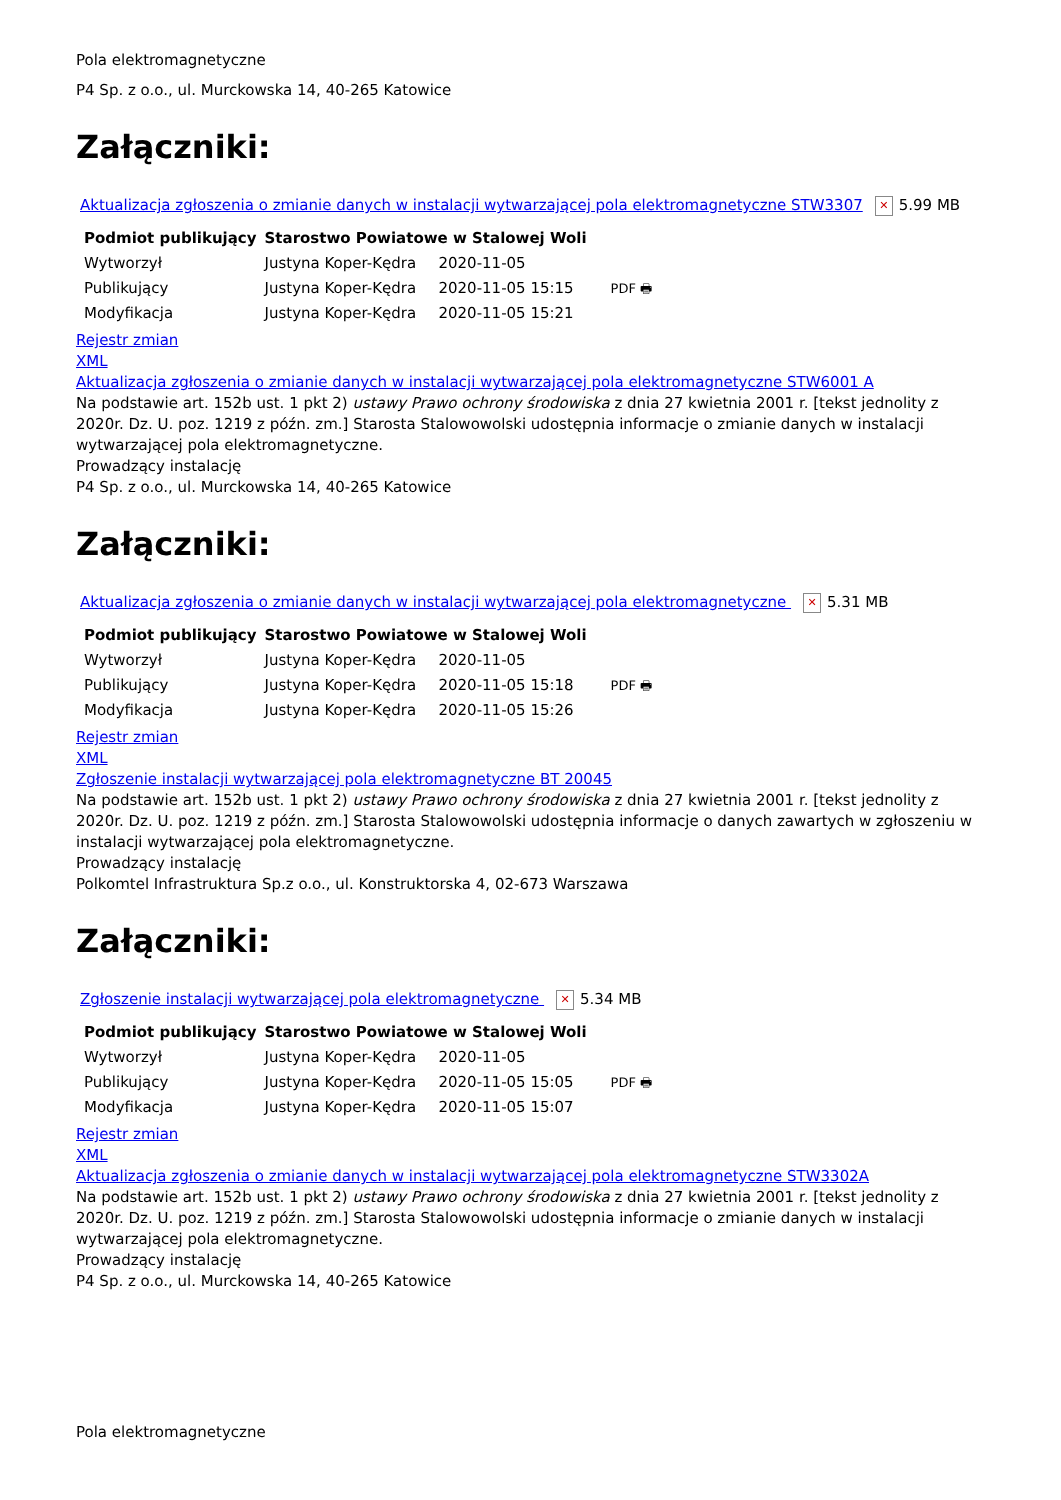Pola elektromagnetyczne
P4 Sp. z o.o., ul. Murckowska 14, 40-265 Katowice
Załączniki:
Aktualizacja zgłoszenia o zmianie danych w instalacji wytwarzającej pola elektromagnetyczne STW3307 ✕ 5.99 MB
| Podmiot publikujący | Starostwo Powiatowe w Stalowej Woli | | |
| Wytworzył | Justyna Koper-Kędra | 2020-11-05 | PDF 🖶 |
| Publikujący | Justyna Koper-Kędra | 2020-11-05 15:15 | |
| Modyfikacja | Justyna Koper-Kędra | 2020-11-05 15:21 | |
Rejestr zmian
XML
Aktualizacja zgłoszenia o zmianie danych w instalacji wytwarzającej pola elektromagnetyczne STW6001 A
Na podstawie art. 152b ust. 1 pkt 2) ustawy Prawo ochrony środowiska z dnia 27 kwietnia 2001 r. [tekst jednolity z 2020r. Dz. U. poz. 1219 z późn. zm.] Starosta Stalowowolski udostępnia informacje o zmianie danych w instalacji wytwarzającej pola elektromagnetyczne.
Prowadzący instalację
P4 Sp. z o.o., ul. Murckowska 14, 40-265 Katowice
Załączniki:
Aktualizacja zgłoszenia o zmianie danych w instalacji wytwarzającej pola elektromagnetyczne ✕ 5.31 MB
| Podmiot publikujący | Starostwo Powiatowe w Stalowej Woli | | |
| Wytworzył | Justyna Koper-Kędra | 2020-11-05 | PDF 🖶 |
| Publikujący | Justyna Koper-Kędra | 2020-11-05 15:18 | |
| Modyfikacja | Justyna Koper-Kędra | 2020-11-05 15:26 | |
Rejestr zmian
XML
Zgłoszenie instalacji wytwarzającej pola elektromagnetyczne BT 20045
Na podstawie art. 152b ust. 1 pkt 2) ustawy Prawo ochrony środowiska z dnia 27 kwietnia 2001 r. [tekst jednolity z 2020r. Dz. U. poz. 1219 z późn. zm.] Starosta Stalowowolski udostępnia informacje o danych zawartych w zgłoszeniu w instalacji wytwarzającej pola elektromagnetyczne.
Prowadzący instalację
Polkomtel Infrastruktura Sp.z o.o., ul. Konstruktorska 4, 02-673 Warszawa
Załączniki:
Zgłoszenie instalacji wytwarzającej pola elektromagnetyczne ✕ 5.34 MB
| Podmiot publikujący | Starostwo Powiatowe w Stalowej Woli | | |
| Wytworzył | Justyna Koper-Kędra | 2020-11-05 | PDF 🖶 |
| Publikujący | Justyna Koper-Kędra | 2020-11-05 15:05 | |
| Modyfikacja | Justyna Koper-Kędra | 2020-11-05 15:07 | |
Rejestr zmian
XML
Aktualizacja zgłoszenia o zmianie danych w instalacji wytwarzającej pola elektromagnetyczne STW3302A
Na podstawie art. 152b ust. 1 pkt 2) ustawy Prawo ochrony środowiska z dnia 27 kwietnia 2001 r. [tekst jednolity z 2020r. Dz. U. poz. 1219 z późn. zm.] Starosta Stalowowolski udostępnia informacje o zmianie danych w instalacji wytwarzającej pola elektromagnetyczne.
Prowadzący instalację
P4 Sp. z o.o., ul. Murckowska 14, 40-265 Katowice
Pola elektromagnetyczne